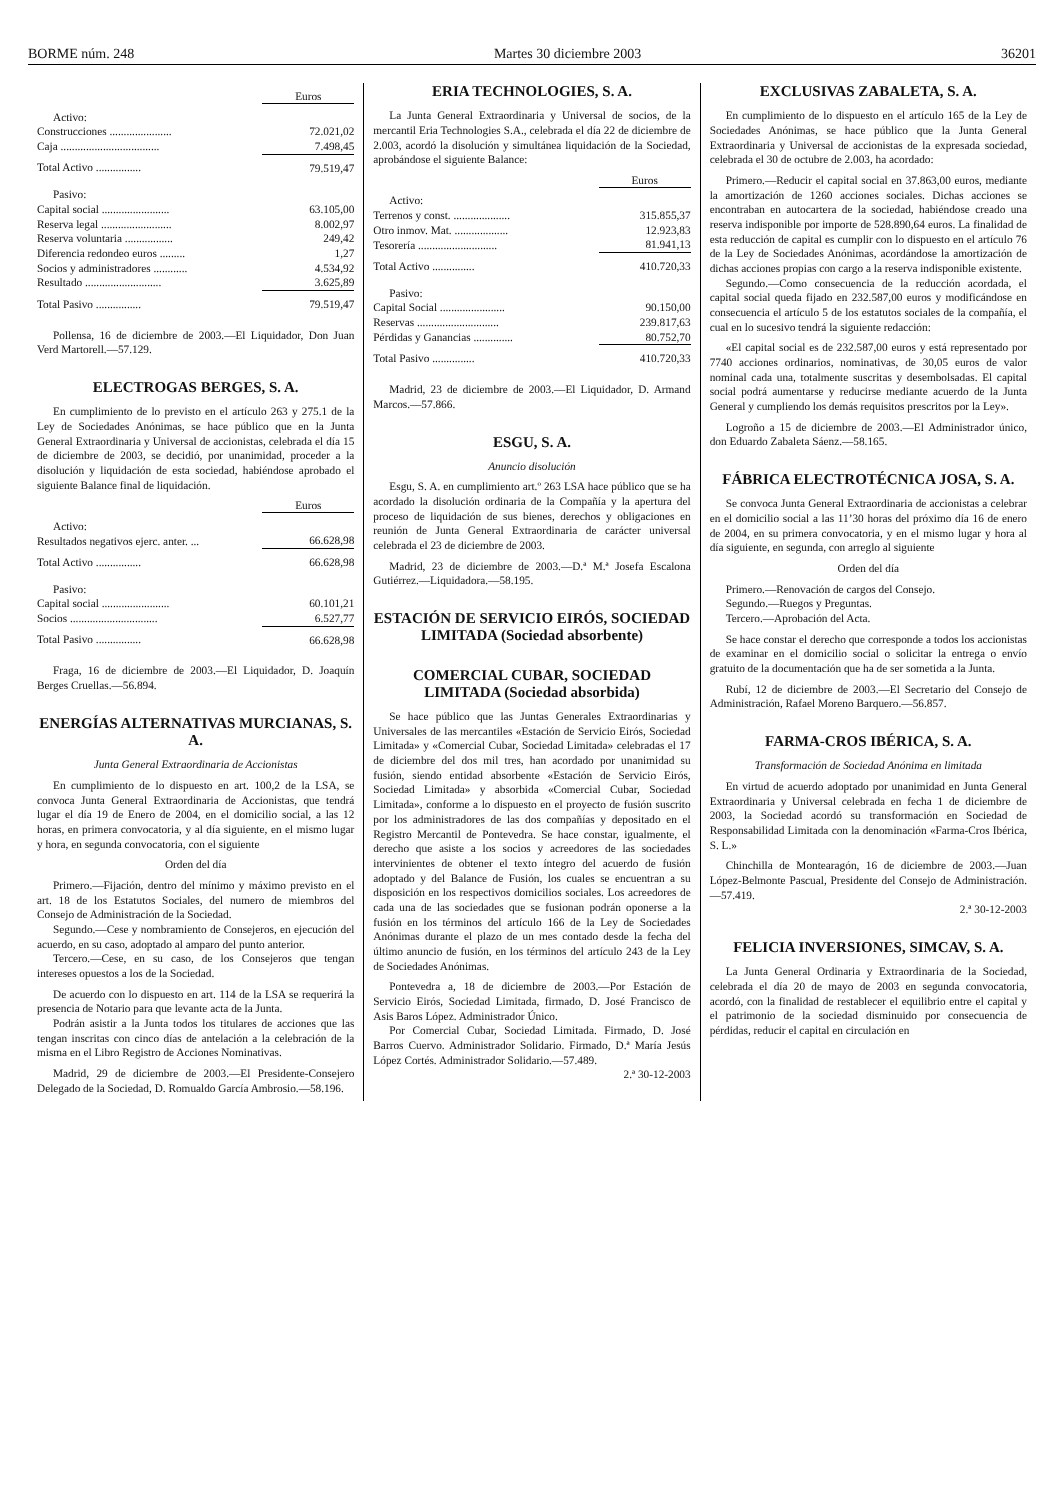BORME núm. 248 Martes 30 diciembre 2003 36201
| | Euros |
| Activo: | |
| Construcciones ...................... | 72.021,02 |
| Caja ................................... | 7.498,45 |
| Total Activo ................ | 79.519,47 |
| Pasivo: | |
| Capital social ........................ | 63.105,00 |
| Reserva legal ......................... | 8.002,97 |
| Reserva voluntaria ................. | 249,42 |
| Diferencia redondeo euros ......... | 1,27 |
| Socios y administradores ............ | 4.534,92 |
| Resultado ........................... | 3.625,89 |
| Total Pasivo ................ | 79.519,47 |
Pollensa, 16 de diciembre de 2003.—El Liquidador, Don Juan Verd Martorell.—57.129.
ELECTROGAS BERGES, S. A.
En cumplimiento de lo previsto en el artículo 263 y 275.1 de la Ley de Sociedades Anónimas, se hace público que en la Junta General Extraordinaria y Universal de accionistas, celebrada el día 15 de diciembre de 2003, se decidió, por unanimidad, proceder a la disolución y liquidación de esta sociedad, habiéndose aprobado el siguiente Balance final de liquidación.
| | Euros |
| Activo: | |
| Resultados negativos ejerc. anter. ... | 66.628,98 |
| Total Activo ................ | 66.628,98 |
| Pasivo: | |
| Capital social ........................ | 60.101,21 |
| Socios ............................... | 6.527,77 |
| Total Pasivo ................ | 66.628,98 |
Fraga, 16 de diciembre de 2003.—El Liquidador, D. Joaquín Berges Cruellas.—56.894.
ENERGÍAS ALTERNATIVAS MURCIANAS, S. A.
Junta General Extraordinaria de Accionistas
En cumplimiento de lo dispuesto en art. 100,2 de la LSA, se convoca Junta General Extraordinaria de Accionistas, que tendrá lugar el día 19 de Enero de 2004, en el domicilio social, a las 12 horas, en primera convocatoria, y al día siguiente, en el mismo lugar y hora, en segunda convocatoria, con el siguiente
Orden del día
Primero.—Fijación, dentro del mínimo y máximo previsto en el art. 18 de los Estatutos Sociales, del numero de miembros del Consejo de Administración de la Sociedad.
Segundo.—Cese y nombramiento de Consejeros, en ejecución del acuerdo, en su caso, adoptado al amparo del punto anterior.
Tercero.—Cese, en su caso, de los Consejeros que tengan intereses opuestos a los de la Sociedad.
De acuerdo con lo dispuesto en art. 114 de la LSA se requerirá la presencia de Notario para que levante acta de la Junta.
Podrán asistir a la Junta todos los titulares de acciones que las tengan inscritas con cinco días de antelación a la celebración de la misma en el Libro Registro de Acciones Nominativas.
Madrid, 29 de diciembre de 2003.—El Presidente-Consejero Delegado de la Sociedad, D. Romualdo García Ambrosio.—58.196.
ERIA TECHNOLOGIES, S. A.
La Junta General Extraordinaria y Universal de socios, de la mercantil Eria Technologies S.A., celebrada el día 22 de diciembre de 2.003, acordó la disolución y simultánea liquidación de la Sociedad, aprobándose el siguiente Balance:
| | Euros |
| Activo: | |
| Terrenos y const. .................... | 315.855,37 |
| Otro inmov. Mat. ................... | 12.923,83 |
| Tesorería ............................ | 81.941,13 |
| Total Activo ............... | 410.720,33 |
| Pasivo: | |
| Capital Social ....................... | 90.150,00 |
| Reservas ............................. | 239.817,63 |
| Pérdidas y Ganancias .............. | 80.752,70 |
| Total Pasivo ............... | 410.720,33 |
Madrid, 23 de diciembre de 2003.—El Liquidador, D. Armand Marcos.—57.866.
ESGU, S. A.
Anuncio disolución
Esgu, S. A. en cumplimiento art.º 263 LSA hace público que se ha acordado la disolución ordinaria de la Compañía y la apertura del proceso de liquidación de sus bienes, derechos y obligaciones en reunión de Junta General Extraordinaria de carácter universal celebrada el 23 de diciembre de 2003.
Madrid, 23 de diciembre de 2003.—D.ª M.ª Josefa Escalona Gutiérrez.—Liquidadora.—58.195.
ESTACIÓN DE SERVICIO EIRÓS, SOCIEDAD LIMITADA (Sociedad absorbente)
COMERCIAL CUBAR, SOCIEDAD LIMITADA (Sociedad absorbida)
Se hace público que las Juntas Generales Extraordinarias y Universales de las mercantiles «Estación de Servicio Eirós, Sociedad Limitada» y «Comercial Cubar, Sociedad Limitada» celebradas el 17 de diciembre del dos mil tres, han acordado por unanimidad su fusión, siendo entidad absorbente «Estación de Servicio Eirós, Sociedad Limitada» y absorbida «Comercial Cubar, Sociedad Limitada», conforme a lo dispuesto en el proyecto de fusión suscrito por los administradores de las dos compañías y depositado en el Registro Mercantil de Pontevedra. Se hace constar, igualmente, el derecho que asiste a los socios y acreedores de las sociedades intervinientes de obtener el texto íntegro del acuerdo de fusión adoptado y del Balance de Fusión, los cuales se encuentran a su disposición en los respectivos domicilios sociales. Los acreedores de cada una de las sociedades que se fusionan podrán oponerse a la fusión en los términos del artículo 166 de la Ley de Sociedades Anónimas durante el plazo de un mes contado desde la fecha del último anuncio de fusión, en los términos del artículo 243 de la Ley de Sociedades Anónimas.
Pontevedra a, 18 de diciembre de 2003.—Por Estación de Servicio Eirós, Sociedad Limitada, firmado, D. José Francisco de Asis Baros López. Administrador Único.
Por Comercial Cubar, Sociedad Limitada. Firmado, D. José Barros Cuervo. Administrador Solidario. Firmado, D.ª María Jesús López Cortés. Administrador Solidario.—57.489.
2.ª 30-12-2003
EXCLUSIVAS ZABALETA, S. A.
En cumplimiento de lo dispuesto en el artículo 165 de la Ley de Sociedades Anónimas, se hace público que la Junta General Extraordinaria y Universal de accionistas de la expresada sociedad, celebrada el 30 de octubre de 2.003, ha acordado:
Primero.—Reducir el capital social en 37.863,00 euros, mediante la amortización de 1260 acciones sociales. Dichas acciones se encontraban en autocartera de la sociedad, habiéndose creado una reserva indisponible por importe de 528.890,64 euros. La finalidad de esta reducción de capital es cumplir con lo dispuesto en el artículo 76 de la Ley de Sociedades Anónimas, acordándose la amortización de dichas acciones propias con cargo a la reserva indisponible existente.
Segundo.—Como consecuencia de la reducción acordada, el capital social queda fijado en 232.587,00 euros y modificándose en consecuencia el artículo 5 de los estatutos sociales de la compañía, el cual en lo sucesivo tendrá la siguiente redacción:
«El capital social es de 232.587,00 euros y está representado por 7740 acciones ordinarios, nominativas, de 30,05 euros de valor nominal cada una, totalmente suscritas y desembolsadas. El capital social podrá aumentarse y reducirse mediante acuerdo de la Junta General y cumpliendo los demás requisitos prescritos por la Ley».
Logroño a 15 de diciembre de 2003.—El Administrador único, don Eduardo Zabaleta Sáenz.—58.165.
FÁBRICA ELECTROTÉCNICA JOSA, S. A.
Se convoca Junta General Extraordinaria de accionistas a celebrar en el domicilio social a las 11’30 horas del próximo día 16 de enero de 2004, en su primera convocatoria, y en el mismo lugar y hora al día siguiente, en segunda, con arreglo al siguiente
Orden del día
Primero.—Renovación de cargos del Consejo.
Segundo.—Ruegos y Preguntas.
Tercero.—Aprobación del Acta.
Se hace constar el derecho que corresponde a todos los accionistas de examinar en el domicilio social o solicitar la entrega o envío gratuito de la documentación que ha de ser sometida a la Junta.
Rubí, 12 de diciembre de 2003.—El Secretario del Consejo de Administración, Rafael Moreno Barquero.—56.857.
FARMA-CROS IBÉRICA, S. A.
Transformación de Sociedad Anónima en limitada
En virtud de acuerdo adoptado por unanimidad en Junta General Extraordinaria y Universal celebrada en fecha 1 de diciembre de 2003, la Sociedad acordó su transformación en Sociedad de Responsabilidad Limitada con la denominación «Farma-Cros Ibérica, S. L.»
Chinchilla de Montearagón, 16 de diciembre de 2003.—Juan López-Belmonte Pascual, Presidente del Consejo de Administración.—57.419.
2.ª 30-12-2003
FELICIA INVERSIONES, SIMCAV, S. A.
La Junta General Ordinaria y Extraordinaria de la Sociedad, celebrada el día 20 de mayo de 2003 en segunda convocatoria, acordó, con la finalidad de restablecer el equilibrio entre el capital y el patrimonio de la sociedad disminuido por consecuencia de pérdidas, reducir el capital en circulación en